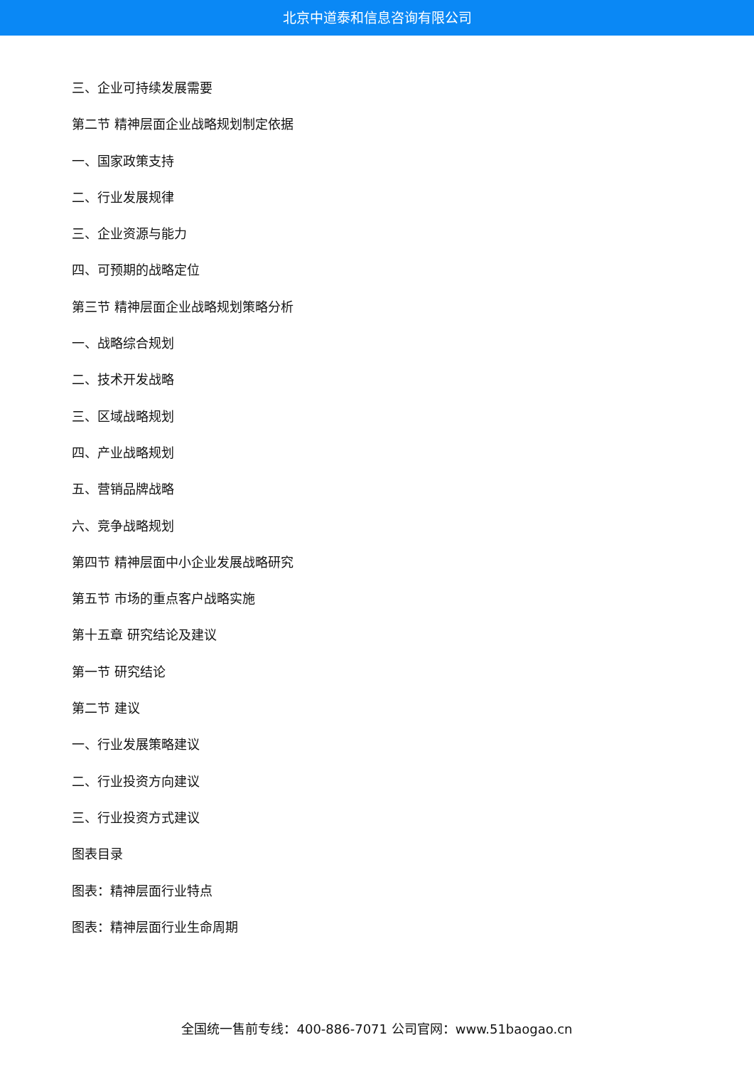北京中道泰和信息咨询有限公司
三、企业可持续发展需要
第二节 精神层面企业战略规划制定依据
一、国家政策支持
二、行业发展规律
三、企业资源与能力
四、可预期的战略定位
第三节 精神层面企业战略规划策略分析
一、战略综合规划
二、技术开发战略
三、区域战略规划
四、产业战略规划
五、营销品牌战略
六、竞争战略规划
第四节 精神层面中小企业发展战略研究
第五节 市场的重点客户战略实施
第十五章 研究结论及建议
第一节 研究结论
第二节 建议
一、行业发展策略建议
二、行业投资方向建议
三、行业投资方式建议
图表目录
图表：精神层面行业特点
图表：精神层面行业生命周期
全国统一售前专线：400-886-7071 公司官网：www.51baogao.cn